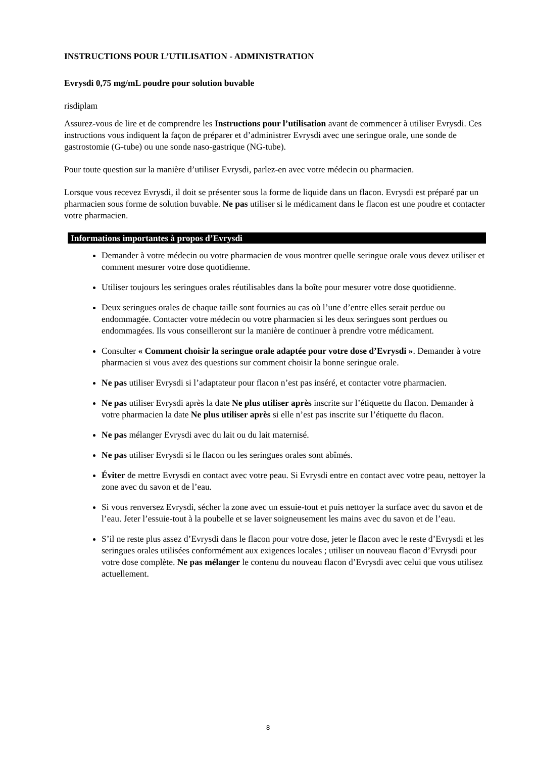INSTRUCTIONS POUR L’UTILISATION - ADMINISTRATION
Evrysdi 0,75 mg/mL poudre pour solution buvable
risdiplam
Assurez-vous de lire et de comprendre les Instructions pour l’utilisation avant de commencer à utiliser Evrysdi. Ces instructions vous indiquent la façon de préparer et d’administrer Evrysdi avec une seringue orale, une sonde de gastrostomie (G-tube) ou une sonde naso-gastrique (NG-tube).
Pour toute question sur la manière d’utiliser Evrysdi, parlez-en avec votre médecin ou pharmacien.
Lorsque vous recevez Evrysdi, il doit se présenter sous la forme de liquide dans un flacon. Evrysdi est préparé par un pharmacien sous forme de solution buvable. Ne pas utiliser si le médicament dans le flacon est une poudre et contacter votre pharmacien.
Informations importantes à propos d’Evrysdi
Demander à votre médecin ou votre pharmacien de vous montrer quelle seringue orale vous devez utiliser et comment mesurer votre dose quotidienne.
Utiliser toujours les seringues orales réutilisables dans la boîte pour mesurer votre dose quotidienne.
Deux seringues orales de chaque taille sont fournies au cas où l’une d’entre elles serait perdue ou endommagée. Contacter votre médecin ou votre pharmacien si les deux seringues sont perdues ou endommagées. Ils vous conseilleront sur la manière de continuer à prendre votre médicament.
Consulter « Comment choisir la seringue orale adaptée pour votre dose d’Evrysdi ». Demander à votre pharmacien si vous avez des questions sur comment choisir la bonne seringue orale.
Ne pas utiliser Evrysdi si l’adaptateur pour flacon n’est pas inséré, et contacter votre pharmacien.
Ne pas utiliser Evrysdi après la date Ne plus utiliser après inscrite sur l’étiquette du flacon. Demander à votre pharmacien la date Ne plus utiliser après si elle n’est pas inscrite sur l’étiquette du flacon.
Ne pas mélanger Evrysdi avec du lait ou du lait maternisé.
Ne pas utiliser Evrysdi si le flacon ou les seringues orales sont abîmés.
Éviter de mettre Evrysdi en contact avec votre peau. Si Evrysdi entre en contact avec votre peau, nettoyer la zone avec du savon et de l’eau.
Si vous renversez Evrysdi, sécher la zone avec un essuie-tout et puis nettoyer la surface avec du savon et de l’eau. Jeter l’essuie-tout à la poubelle et se laver soigneusement les mains avec du savon et de l’eau.
S’il ne reste plus assez d’Evrysdi dans le flacon pour votre dose, jeter le flacon avec le reste d’Evrysdi et les seringues orales utilisées conformément aux exigences locales ; utiliser un nouveau flacon d’Evrysdi pour votre dose complète. Ne pas mélanger le contenu du nouveau flacon d’Evrysdi avec celui que vous utilisez actuellement.
8